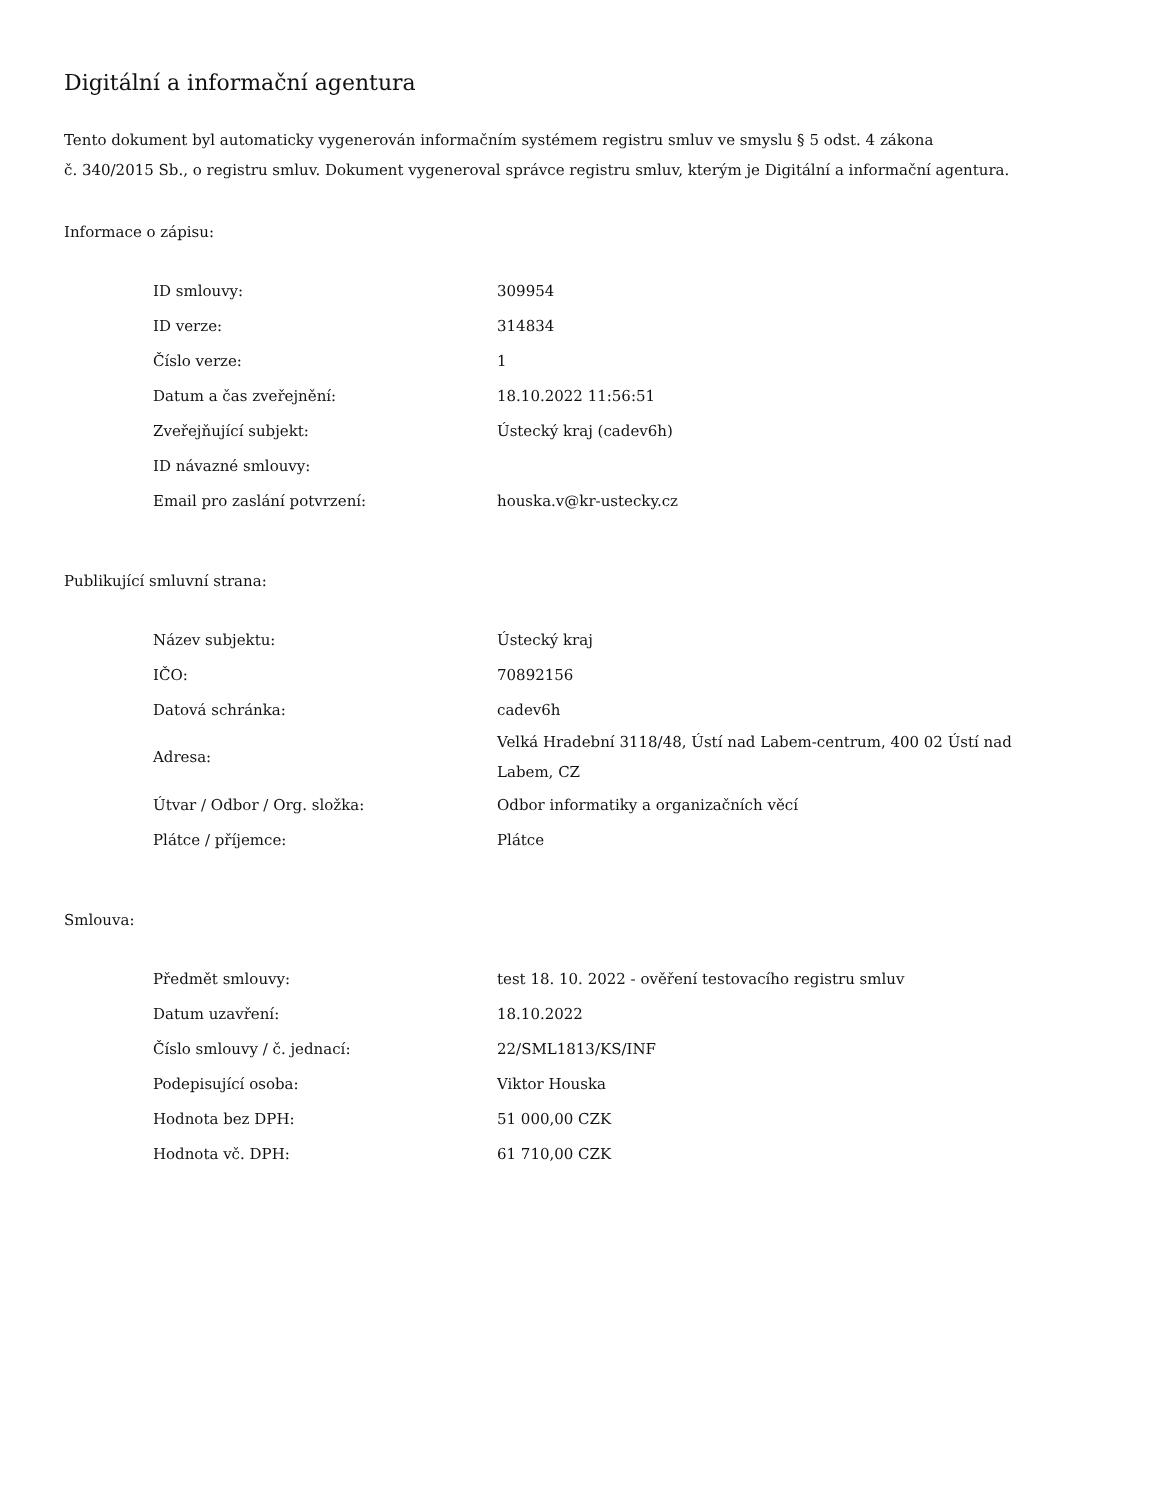Digitální a informační agentura
Tento dokument byl automaticky vygenerován informačním systémem registru smluv ve smyslu § 5 odst. 4 zákona
č. 340/2015 Sb., o registru smluv. Dokument vygeneroval správce registru smluv, kterým je Digitální a informační agentura.
Informace o zápisu:
| ID smlouvy: | 309954 |
| ID verze: | 314834 |
| Číslo verze: | 1 |
| Datum a čas zveřejnění: | 18.10.2022 11:56:51 |
| Zveřejňující subjekt: | Ústecký kraj (cadev6h) |
| ID návazné smlouvy: | |
| Email pro zaslání potvrzení: | houska.v@kr-ustecky.cz |
Publikující smluvní strana:
| Název subjektu: | Ústecký kraj |
| IČO: | 70892156 |
| Datová schránka: | cadev6h |
| Adresa: | Velká Hradební 3118/48, Ústí nad Labem-centrum, 400 02 Ústí nad Labem, CZ |
| Útvar / Odbor / Org. složka: | Odbor informatiky a organizačních věcí |
| Plátce / příjemce: | Plátce |
Smlouva:
| Předmět smlouvy: | test 18. 10. 2022 - ověření testovacího registru smluv |
| Datum uzavření: | 18.10.2022 |
| Číslo smlouvy / č. jednací: | 22/SML1813/KS/INF |
| Podepisující osoba: | Viktor Houska |
| Hodnota bez DPH: | 51 000,00 CZK |
| Hodnota vč. DPH: | 61 710,00 CZK |